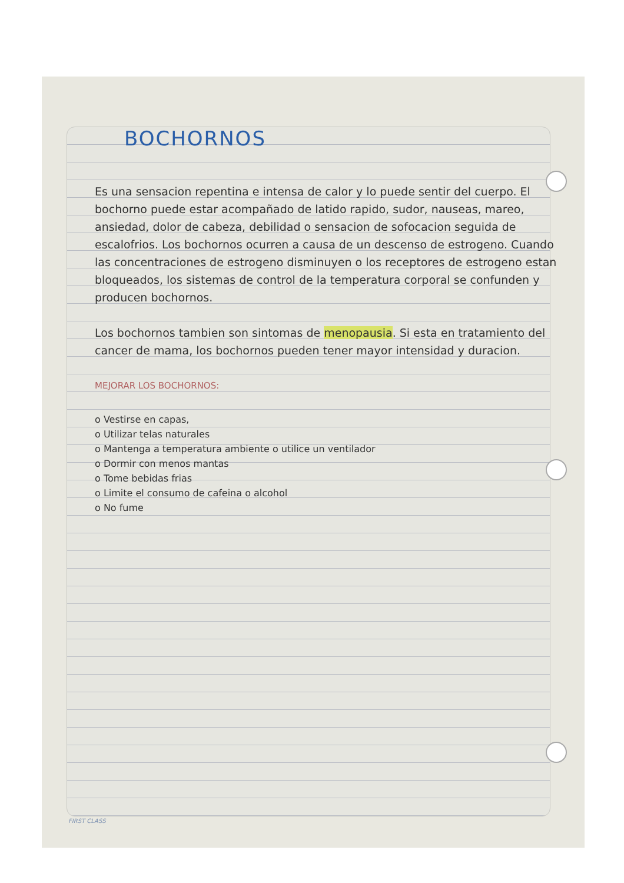BOCHORNOS
Es una sensacion repentina e intensa de calor y lo puede sentir del cuerpo. El bochorno puede estar acompañado de latido rapido, sudor, nauseas, mareo, ansiedad, dolor de cabeza, debilidad o sensacion de sofocacion seguida de escalofrios. Los bochornos ocurren a causa de un descenso de estrogeno. Cuando las concentraciones de estrogeno disminuyen o los receptores de estrogeno estan bloqueados, los sistemas de control de la temperatura corporal se confunden y producen bochornos.
Los bochornos tambien son sintomas de menopausia. Si esta en tratamiento del cancer de mama, los bochornos pueden tener mayor intensidad y duracion.
MEJORAR LOS BOCHORNOS:
o Vestirse en capas,
o Utilizar telas naturales
o Mantenga a temperatura ambiente o utilice un ventilador
o Dormir con menos mantas
o Tome bebidas frias
o Limite el consumo de cafeina o alcohol
o No fume
FIRST CLASS